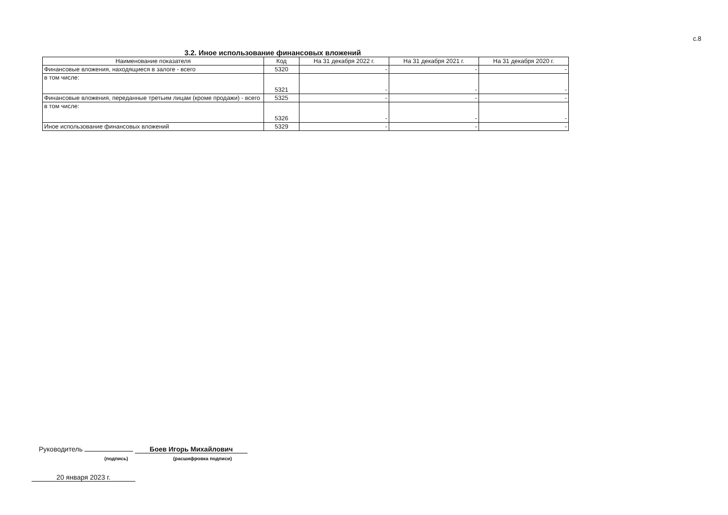с.8
3.2. Иное использование финансовых вложений
| Наименование показателя | Код | На 31 декабря 2022 г. | На 31 декабря 2021 г. | На 31 декабря 2020 г. |
| --- | --- | --- | --- | --- |
| Финансовые вложения, находящиеся в залоге - всего | 5320 | - | - | - |
| в том числе: | 5321 | - | - | - |
| Финансовые вложения, переданные третьим лицам (кроме продажи) - всего | 5325 | - | - | - |
| в том числе: | 5326 | - | - | - |
| Иное использование финансовых вложений | 5329 | - | - | - |
Руководитель Боев Игорь Михайлович
(подпись) (расшифровка подписи)
20 января 2023 г.